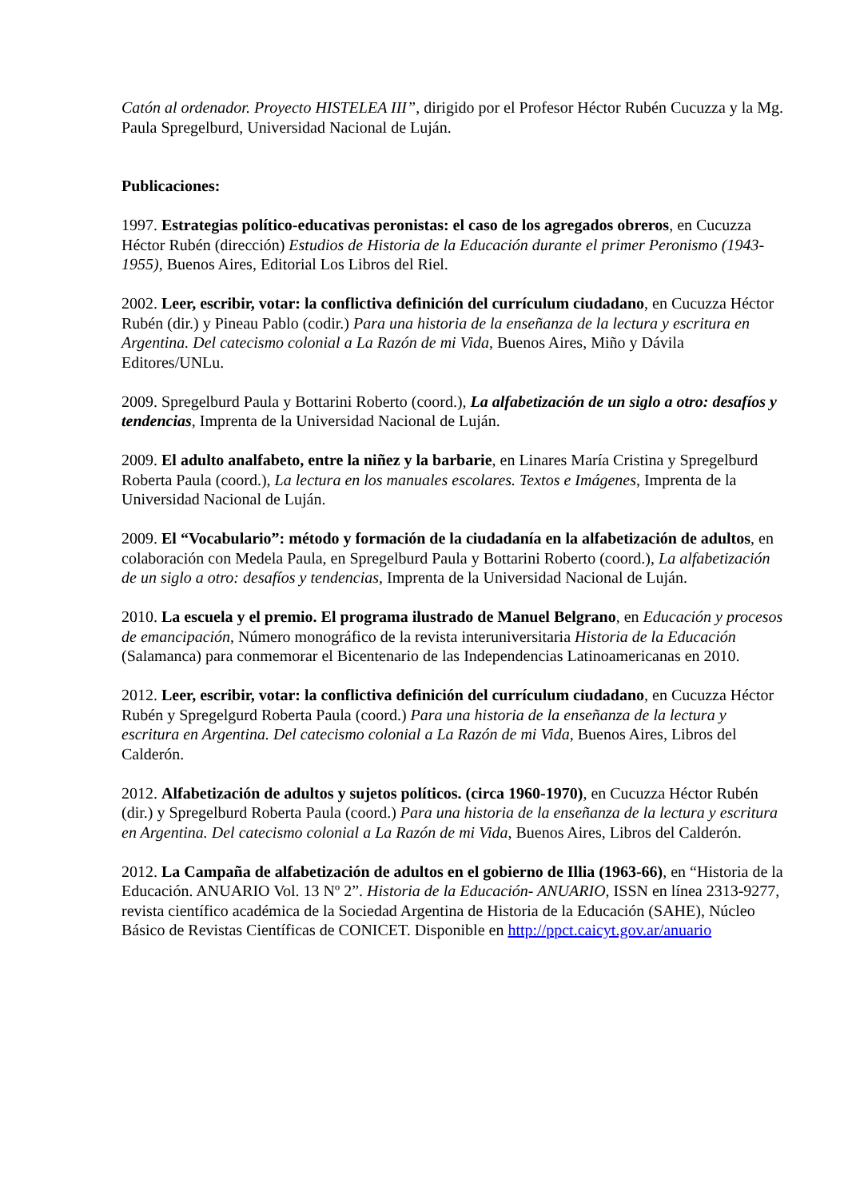Catón al ordenador. Proyecto HISTELEA III”, dirigido por el Profesor Héctor Rubén Cucuzza y la Mg. Paula Spregelburd, Universidad Nacional de Luján.
Publicaciones:
1997. Estrategias político-educativas peronistas: el caso de los agregados obreros, en Cucuzza Héctor Rubén (dirección) Estudios de Historia de la Educación durante el primer Peronismo (1943-1955), Buenos Aires, Editorial Los Libros del Riel.
2002. Leer, escribir, votar: la conflictiva definición del currículum ciudadano, en Cucuzza Héctor Rubén (dir.) y Pineau Pablo (codir.) Para una historia de la enseñanza de la lectura y escritura en Argentina. Del catecismo colonial a La Razón de mi Vida, Buenos Aires, Miño y Dávila Editores/UNLu.
2009. Spregelburd Paula y Bottarini Roberto (coord.), La alfabetización de un siglo a otro: desafíos y tendencias, Imprenta de la Universidad Nacional de Luján.
2009. El adulto analfabeto, entre la niñez y la barbarie, en Linares María Cristina y Spregelburd Roberta Paula (coord.), La lectura en los manuales escolares. Textos e Imágenes, Imprenta de la Universidad Nacional de Luján.
2009. El “Vocabulario”: método y formación de la ciudadanía en la alfabetización de adultos, en colaboración con Medela Paula, en Spregelburd Paula y Bottarini Roberto (coord.), La alfabetización de un siglo a otro: desafíos y tendencias, Imprenta de la Universidad Nacional de Luján.
2010. La escuela y el premio. El programa ilustrado de Manuel Belgrano, en Educación y procesos de emancipación, Número monográfico de la revista interuniversitaria Historia de la Educación (Salamanca) para conmemorar el Bicentenario de las Independencias Latinoamericanas en 2010.
2012. Leer, escribir, votar: la conflictiva definición del currículum ciudadano, en Cucuzza Héctor Rubén y Spregelgurd Roberta Paula (coord.) Para una historia de la enseñanza de la lectura y escritura en Argentina. Del catecismo colonial a La Razón de mi Vida, Buenos Aires, Libros del Calderón.
2012. Alfabetización de adultos y sujetos políticos. (circa 1960-1970), en Cucuzza Héctor Rubén (dir.) y Spregelburd Roberta Paula (coord.) Para una historia de la enseñanza de la lectura y escritura en Argentina. Del catecismo colonial a La Razón de mi Vida, Buenos Aires, Libros del Calderón.
2012. La Campaña de alfabetización de adultos en el gobierno de Illia (1963-66), en “Historia de la Educación. ANUARIO Vol. 13 Nº 2”. Historia de la Educación- ANUARIO, ISSN en línea 2313-9277, revista científico académica de la Sociedad Argentina de Historia de la Educación (SAHE), Núcleo Básico de Revistas Científicas de CONICET. Disponible en http://ppct.caicyt.gov.ar/anuario